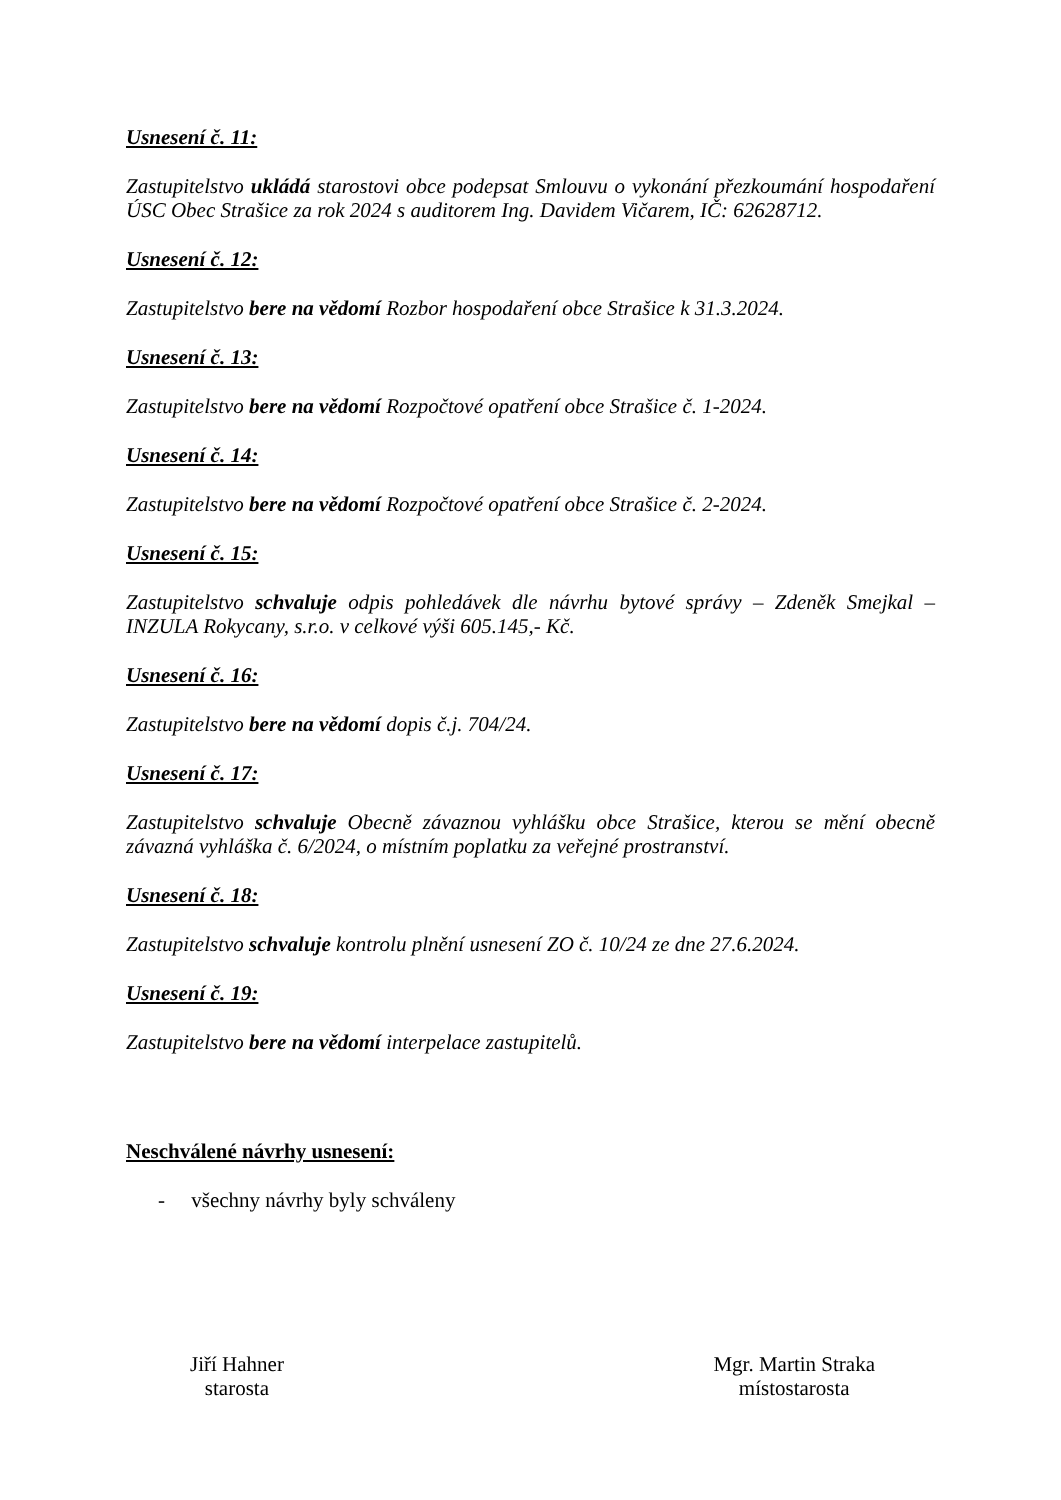Usnesení č. 11:
Zastupitelstvo ukládá starostovi obce podepsat Smlouvu o vykonání přezkoumání hospodaření ÚSC Obec Strašice za rok 2024 s auditorem Ing. Davidem Vičarem, IČ: 62628712.
Usnesení č. 12:
Zastupitelstvo bere na vědomí Rozbor hospodaření obce Strašice k 31.3.2024.
Usnesení č. 13:
Zastupitelstvo bere na vědomí Rozpočtové opatření obce Strašice č. 1-2024.
Usnesení č. 14:
Zastupitelstvo bere na vědomí Rozpočtové opatření obce Strašice č. 2-2024.
Usnesení č. 15:
Zastupitelstvo schvaluje odpis pohledávek dle návrhu bytové správy – Zdeněk Smejkal – INZULA Rokycany, s.r.o. v celkové výši 605.145,- Kč.
Usnesení č. 16:
Zastupitelstvo bere na vědomí dopis č.j. 704/24.
Usnesení č. 17:
Zastupitelstvo schvaluje Obecně závaznou vyhlášku obce Strašice, kterou se mění obecně závazná vyhláška č. 6/2024, o místním poplatku za veřejné prostranství.
Usnesení č. 18:
Zastupitelstvo schvaluje kontrolu plnění usnesení ZO č. 10/24 ze dne 27.6.2024.
Usnesení č. 19:
Zastupitelstvo bere na vědomí interpelace zastupitelů.
Neschválené návrhy usnesení:
- všechny návrhy byly schváleny
Jiří Hahner
starosta
Mgr. Martin Straka
místostarosta